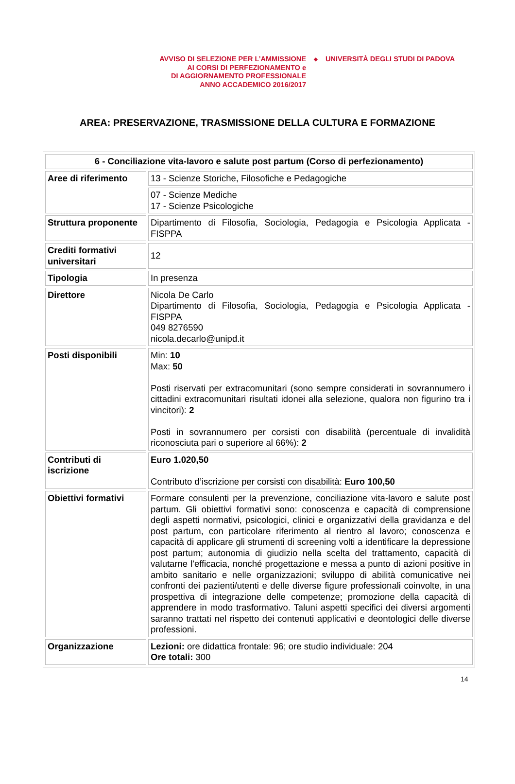AVVISO DI SELEZIONE PER L’AMMISSIONE
AI CORSI DI PERFEZIONAMENTO e
DI AGGIORNAMENTO PROFESSIONALE
ANNO ACCADEMICO 2016/2017
◆
UNIVERSITÀ DEGLI STUDI DI PADOVA
AREA: PRESERVAZIONE, TRASMISSIONE DELLA CULTURA E FORMAZIONE
| 6 - Conciliazione vita-lavoro e salute post partum (Corso di perfezionamento) | |
| Aree di riferimento | 13 - Scienze Storiche, Filosofiche e Pedagogiche |
| | 07 - Scienze Mediche 17 - Scienze Psicologiche |
| Struttura proponente | Dipartimento di Filosofia, Sociologia, Pedagogia e Psicologia Applicata - FISPPA |
| Crediti formativi universitari | 12 |
| Tipologia | In presenza |
| Direttore | Nicola De Carlo Dipartimento di Filosofia, Sociologia, Pedagogia e Psicologia Applicata - FISPPA 049 8276590 nicola.decarlo@unipd.it |
| Posti disponibili | Min: 10 Max: 50 Posti riservati per extracomunitari (sono sempre considerati in sovrannumero i cittadini extracomunitari risultati idonei alla selezione, qualora non figurino tra i vincitori): 2 Posti in sovrannumero per corsisti con disabilità (percentuale di invalidità riconosciuta pari o superiore al 66%): 2 |
| Contributi di iscrizione | Euro 1.020,50 Contributo d’iscrizione per corsisti con disabilità: Euro 100,50 |
| Obiettivi formativi | Formare consulenti per la prevenzione, conciliazione vita-lavoro e salute post partum. Gli obiettivi formativi sono: conoscenza e capacità di comprensione degli aspetti normativi, psicologici, clinici e organizzativi della gravidanza e del post partum, con particolare riferimento al rientro al lavoro; conoscenza e capacità di applicare gli strumenti di screening volti a identificare la depressione post partum; autonomia di giudizio nella scelta del trattamento, capacità di valutarne l'efficacia, nonché progettazione e messa a punto di azioni positive in ambito sanitario e nelle organizzazioni; sviluppo di abilità comunicative nei confronti dei pazienti/utenti e delle diverse figure professionali coinvolte, in una prospettiva di integrazione delle competenze; promozione della capacità di apprendere in modo trasformativo. Taluni aspetti specifici dei diversi argomenti saranno trattati nel rispetto dei contenuti applicativi e deontologici delle diverse professioni. |
| Organizzazione | Lezioni: ore didattica frontale: 96; ore studio individuale: 204 Ore totali: 300 |
14